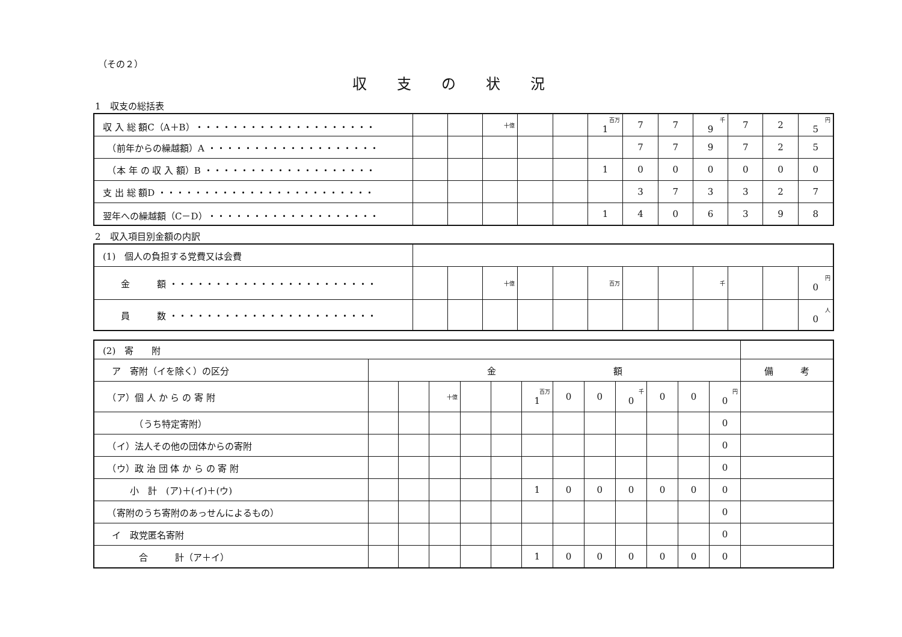（その２）
収支の状況
1　収支の総括表
| 収 入 総 額C（A＋B）・・・・・・・・・・・・・・・・・・・・ | | | 十億 | | | 百万 1 | 7 | 7 | 千 9 | 7 | 2 | 円 5 |
| （前年からの繰越額）A ・・・・・・・・・・・・・・・・・・・ | | | | | | | 7 | 7 | 9 | 7 | 2 | 5 |
| （本 年 の 収 入 額）B ・・・・・・・・・・・・・・・・・・・ | | | | | | 1 | 0 | 0 | 0 | 0 | 0 | 0 |
| 支 出 総 額D ・・・・・・・・・・・・・・・・・・・・・・・・ | | | | | | | 3 | 7 | 3 | 3 | 2 | 7 |
| 翌年への繰越額（C－D）・・・・・・・・・・・・・・・・・・・ | | | | | | 1 | 4 | 0 | 6 | 3 | 9 | 8 |
2　収入項目別金額の内訳
| (1) 個人の負担する党費又は会費 | | | | | | | | | | | | |
| 金 額 ・・・・・・・・・・・・・・・・・・・・・・・ | | | 十億 | | | 百万 | | | 千 | | | 円 0 |
| 員 数 ・・・・・・・・・・・・・・・・・・・・・・・ | | | | | | | | | | | | 人 0 |
| (2) 寄 附 | | | | | | | | | | | | | |
| ア 寄附（イを除く）の区分 | 金 額 | | | | | | | | | | | | 備 考 |
| （ア）個 人 か ら の 寄 附 | | | 十億 | | | 百万 1 | 0 | 0 | 千 0 | 0 | 0 | 円 0 | |
| （うち特定寄附） | | | | | | | | | | | | 0 | |
| （イ）法人その他の団体からの寄附 | | | | | | | | | | | | 0 | |
| （ウ）政 治 団 体 か ら の 寄 附 | | | | | | | | | | | | 0 | |
| 小 計 (ア)＋(イ)＋(ウ) | | | | | | 1 | 0 | 0 | 0 | 0 | 0 | 0 | |
| （寄附のうち寄附のあっせんによるもの） | | | | | | | | | | | | 0 | |
| イ 政党匿名寄附 | | | | | | | | | | | | 0 | |
| 合 計（ア＋イ） | | | | | | 1 | 0 | 0 | 0 | 0 | 0 | 0 | |